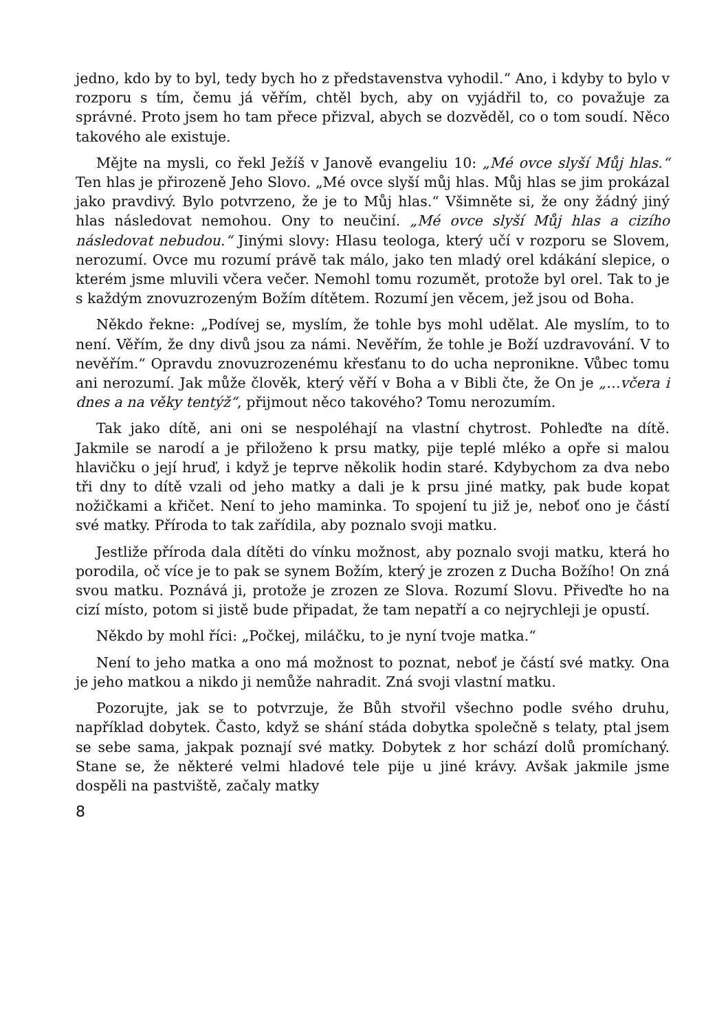jedno, kdo by to byl, tedy bych ho z představenstva vyhodil.“ Ano, i kdyby to bylo v rozporu s tím, čemu já věřím, chtěl bych, aby on vyjádřil to, co považuje za správné. Proto jsem ho tam přece přizval, abych se dozvěděl, co o tom soudí. Něco takového ale existuje.
Mějte na mysli, co řekl Ježíš v Janově evangeliu 10: „Mé ovce slyší Můj hlas.“ Ten hlas je přirozeně Jeho Slovo. „Mé ovce slyší můj hlas. Můj hlas se jim prokázal jako pravdivý. Bylo potvrzeno, že je to Můj hlas.“ Všimněte si, že ony žádný jiný hlas následovat nemohou. Ony to neučiní. „Mé ovce slyší Můj hlas a cizího následovat nebudou.“ Jinými slovy: Hlasu teologa, který učí v rozporu se Slovem, nerozumí. Ovce mu rozumí právě tak málo, jako ten mladý orel kdákání slepice, o kterém jsme mluvili včera večer. Nemohl tomu rozumět, protože byl orel. Tak to je s každým znovuzrozeným Božím dítětem. Rozumí jen věcem, jež jsou od Boha.
Někdo řekne: „Podívej se, myslím, že tohle bys mohl udělat. Ale myslím, to to není. Věřím, že dny divů jsou za námi. Nevěřím, že tohle je Boží uzdravování. V to nevěřím.“ Opravdu znovuzrozenému křesťanu to do ucha nepronikne. Vůbec tomu ani nerozumí. Jak může člověk, který věří v Boha a v Bibli čte, že On je „…včera i dnes a na věky tentýž“, přijmout něco takového? Tomu nerozumím.
Tak jako dítě, ani oni se nespoléhají na vlastní chytrost. Pohleďte na dítě. Jakmile se narodí a je přiloženo k prsu matky, pije teplé mléko a opře si malou hlavičku o její hruď, i když je teprve několik hodin staré. Kdybychom za dva nebo tři dny to dítě vzali od jeho matky a dali je k prsu jiné matky, pak bude kopat nožičkami a křičet. Není to jeho maminka. To spojení tu již je, neboť ono je částí své matky. Příroda to tak zařídila, aby poznalo svoji matku.
Jestliže příroda dala dítěti do vínku možnost, aby poznalo svoji matku, která ho porodila, oč více je to pak se synem Božím, který je zrozen z Ducha Božího! On zná svou matku. Poznává ji, protože je zrozen ze Slova. Rozumí Slovu. Přiveďte ho na cizí místo, potom si jistě bude připadat, že tam nepatří a co nejrychleji je opustí.
Někdo by mohl říci: „Počkej, miláčku, to je nyní tvoje matka.“
Není to jeho matka a ono má možnost to poznat, neboť je částí své matky. Ona je jeho matkou a nikdo ji nemůže nahradit. Zná svoji vlastní matku.
Pozorujte, jak se to potvrzuje, že Bůh stvořil všechno podle svého druhu, například dobytek. Často, když se shání stáda dobytka společně s telaty, ptal jsem se sebe sama, jakpak poznají své matky. Dobytek z hor schází dolů promíchaný. Stane se, že některé velmi hladové tele pije u jiné krávy. Avšak jakmile jsme dospěli na pastviště, začaly matky
8